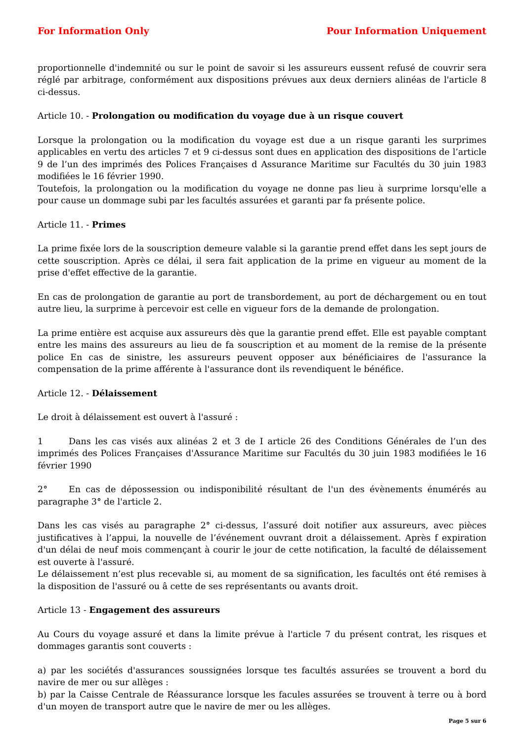For Information Only Pour Information Uniquement
proportionnelle d'indemnité ou sur le point de savoir si les assureurs eussent refusé de couvrir sera réglé par arbitrage, conformément aux dispositions prévues aux deux derniers alinéas de l'article 8 ci-dessus.
Article 10. - Prolongation ou modification du voyage due à un risque couvert
Lorsque la prolongation ou la modification du voyage est due a un risque garanti les surprimes applicables en vertu des articles 7 et 9 ci-dessus sont dues en application des dispositions de l’article 9 de l’un des imprimés des Polices Françaises d Assurance Maritime sur Facultés du 30 juin 1983 modifiées le 16 février 1990.
Toutefois, la prolongation ou la modification du voyage ne donne pas lieu à surprime lorsqu'elle a pour cause un dommage subi par les facultés assurées et garanti par fa présente police.
Article 11. - Primes
La prime fixée lors de la souscription demeure valable si la garantie prend effet dans les sept jours de cette souscription. Après ce délai, il sera fait application de la prime en vigueur au moment de la prise d'effet effective de la garantie.
En cas de prolongation de garantie au port de transbordement, au port de déchargement ou en tout autre lieu, la surprime à percevoir est celle en vigueur fors de la demande de prolongation.
La prime entière est acquise aux assureurs dès que la garantie prend effet. Elle est payable comptant entre les mains des assureurs au lieu de fa souscription et au moment de la remise de la présente police En cas de sinistre, les assureurs peuvent opposer aux bénéficiaires de l'assurance la compensation de la prime afférente à l'assurance dont ils revendiquent le bénéfice.
Article 12. - Délaissement
Le droit à délaissement est ouvert à l'assuré :
1 Dans les cas visés aux alinéas 2 et 3 de I article 26 des Conditions Générales de l’un des imprimés des Polices Françaises d'Assurance Maritime sur Facultés du 30 juin 1983 modifiées le 16 février 1990
2° En cas de dépossession ou indisponibilité résultant de l'un des évènements énumérés au paragraphe 3° de l'article 2.
Dans les cas visés au paragraphe 2° ci-dessus, l’assuré doit notifier aux assureurs, avec pièces justificatives à l’appui, la nouvelle de l’événement ouvrant droit a délaissement. Après f expiration d'un délai de neuf mois commençant à courir le jour de cette notification, la faculté de délaissement est ouverte à l'assuré.
Le délaissement n’est plus recevable si, au moment de sa signification, les facultés ont été remises à la disposition de l'assuré ou â cette de ses représentants ou avants droit.
Article 13 - Engagement des assureurs
Au Cours du voyage assuré et dans la limite prévue à l'article 7 du présent contrat, les risques et dommages garantis sont couverts :
a) par les sociétés d'assurances soussignées lorsque tes facultés assurées se trouvent a bord du navire de mer ou sur allèges :
b) par la Caisse Centrale de Réassurance lorsque les facules assurées se trouvent à terre ou à bord d'un moyen de transport autre que le navire de mer ou les allèges.
Page 5 sur 6